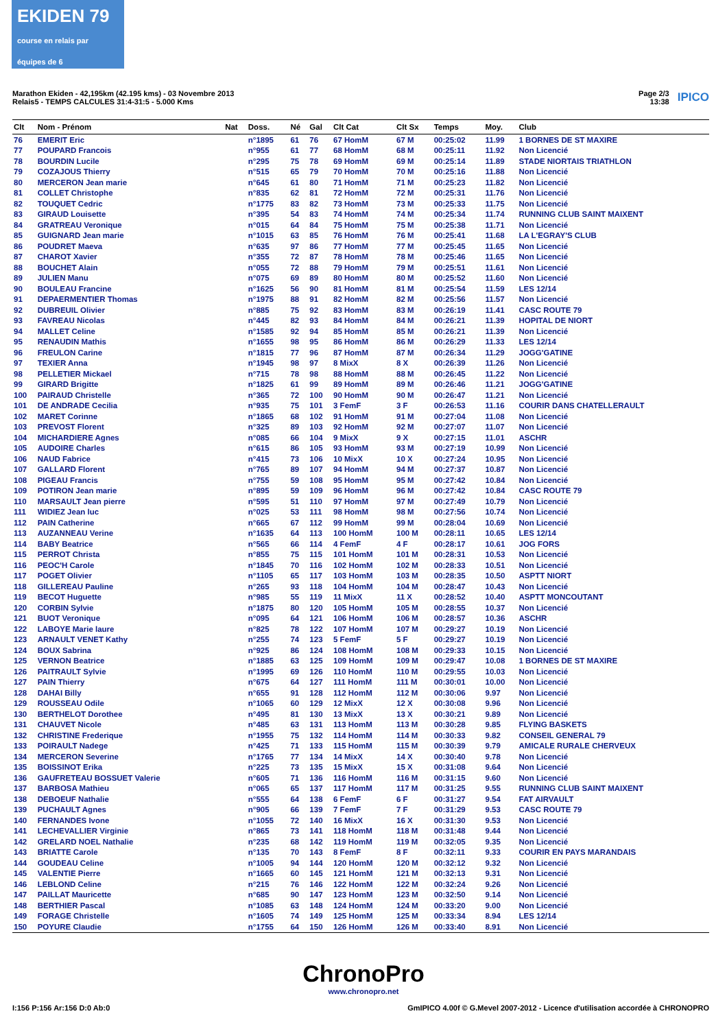EKIDEN 79
course en relais par équipes de 6
Marathon Ekiden - 42,195km (42.195 kms) - 03 Novembre 2013
Relais5 - TEMPS CALCULES 31:4-31:5 - 5.000 Kms
Page 2/3
13:38
IPICO
| Clt | Nom - Prénom | Nat | Doss. | Né | Gal | Clt Cat | Clt Sx | Temps | Moy. | Club |
| --- | --- | --- | --- | --- | --- | --- | --- | --- | --- | --- |
| 76 | EMERIT Eric | | n°1895 | 61 | 76 | 67 HomM | 67 M | 00:25:02 | 11.99 | 1 BORNES DE ST MAXIRE |
| 77 | POUPARD Francois | | n°955 | 61 | 77 | 68 HomM | 68 M | 00:25:11 | 11.92 | Non Licencié |
| 78 | BOURDIN Lucile | | n°295 | 75 | 78 | 69 HomM | 69 M | 00:25:14 | 11.89 | STADE NIORTAIS TRIATHLON |
| 79 | COZAJOUS Thierry | | n°515 | 65 | 79 | 70 HomM | 70 M | 00:25:16 | 11.88 | Non Licencié |
| 80 | MERCERON Jean marie | | n°645 | 61 | 80 | 71 HomM | 71 M | 00:25:23 | 11.82 | Non Licencié |
| 81 | COLLET Christophe | | n°835 | 62 | 81 | 72 HomM | 72 M | 00:25:31 | 11.76 | Non Licencié |
| 82 | TOUQUET Cedric | | n°1775 | 83 | 82 | 73 HomM | 73 M | 00:25:33 | 11.75 | Non Licencié |
| 83 | GIRAUD Louisette | | n°395 | 54 | 83 | 74 HomM | 74 M | 00:25:34 | 11.74 | RUNNING CLUB SAINT MAIXENT |
| 84 | GRATREAU Veronique | | n°015 | 64 | 84 | 75 HomM | 75 M | 00:25:38 | 11.71 | Non Licencié |
| 85 | GUIGNARD Jean marie | | n°1015 | 63 | 85 | 76 HomM | 76 M | 00:25:41 | 11.68 | LA L'EGRAY'S CLUB |
| 86 | POUDRET Maeva | | n°635 | 97 | 86 | 77 HomM | 77 M | 00:25:45 | 11.65 | Non Licencié |
| 87 | CHAROT Xavier | | n°355 | 72 | 87 | 78 HomM | 78 M | 00:25:46 | 11.65 | Non Licencié |
| 88 | BOUCHET Alain | | n°055 | 72 | 88 | 79 HomM | 79 M | 00:25:51 | 11.61 | Non Licencié |
| 89 | JULIEN Manu | | n°075 | 69 | 89 | 80 HomM | 80 M | 00:25:52 | 11.60 | Non Licencié |
| 90 | BOULEAU Francine | | n°1625 | 56 | 90 | 81 HomM | 81 M | 00:25:54 | 11.59 | LES 12/14 |
| 91 | DEPAERMENTIER Thomas | | n°1975 | 88 | 91 | 82 HomM | 82 M | 00:25:56 | 11.57 | Non Licencié |
| 92 | DUBREUIL Olivier | | n°885 | 75 | 92 | 83 HomM | 83 M | 00:26:19 | 11.41 | CASC ROUTE 79 |
| 93 | FAVREAU Nicolas | | n°445 | 82 | 93 | 84 HomM | 84 M | 00:26:21 | 11.39 | HOPITAL DE NIORT |
| 94 | MALLET Celine | | n°1585 | 92 | 94 | 85 HomM | 85 M | 00:26:21 | 11.39 | Non Licencié |
| 95 | RENAUDIN Mathis | | n°1655 | 98 | 95 | 86 HomM | 86 M | 00:26:29 | 11.33 | LES 12/14 |
| 96 | FREULON Carine | | n°1815 | 77 | 96 | 87 HomM | 87 M | 00:26:34 | 11.29 | JOGG'GATINE |
| 97 | TEXIER Anna | | n°1945 | 98 | 97 | 8 MixX | 8 X | 00:26:39 | 11.26 | Non Licencié |
| 98 | PELLETIER Mickael | | n°715 | 78 | 98 | 88 HomM | 88 M | 00:26:45 | 11.22 | Non Licencié |
| 99 | GIRARD Brigitte | | n°1825 | 61 | 99 | 89 HomM | 89 M | 00:26:46 | 11.21 | JOGG'GATINE |
| 100 | PAIRAUD Christelle | | n°365 | 72 | 100 | 90 HomM | 90 M | 00:26:47 | 11.21 | Non Licencié |
| 101 | DE ANDRADE Cecilia | | n°935 | 75 | 101 | 3 FemF | 3 F | 00:26:53 | 11.16 | COURIR DANS CHATELLERAULT |
| 102 | MARET Corinne | | n°1865 | 68 | 102 | 91 HomM | 91 M | 00:27:04 | 11.08 | Non Licencié |
| 103 | PREVOST Florent | | n°325 | 89 | 103 | 92 HomM | 92 M | 00:27:07 | 11.07 | Non Licencié |
| 104 | MICHARDIERE Agnes | | n°085 | 66 | 104 | 9 MixX | 9 X | 00:27:15 | 11.01 | ASCHR |
| 105 | AUDOIRE Charles | | n°615 | 86 | 105 | 93 HomM | 93 M | 00:27:19 | 10.99 | Non Licencié |
| 106 | NAUD Fabrice | | n°415 | 73 | 106 | 10 MixX | 10 X | 00:27:24 | 10.95 | Non Licencié |
| 107 | GALLARD Florent | | n°765 | 89 | 107 | 94 HomM | 94 M | 00:27:37 | 10.87 | Non Licencié |
| 108 | PIGEAU Francis | | n°755 | 59 | 108 | 95 HomM | 95 M | 00:27:42 | 10.84 | Non Licencié |
| 109 | POTIRON Jean marie | | n°895 | 59 | 109 | 96 HomM | 96 M | 00:27:42 | 10.84 | CASC ROUTE 79 |
| 110 | MARSAULT Jean pierre | | n°595 | 51 | 110 | 97 HomM | 97 M | 00:27:49 | 10.79 | Non Licencié |
| 111 | WIDIEZ Jean luc | | n°025 | 53 | 111 | 98 HomM | 98 M | 00:27:56 | 10.74 | Non Licencié |
| 112 | PAIN Catherine | | n°665 | 67 | 112 | 99 HomM | 99 M | 00:28:04 | 10.69 | Non Licencié |
| 113 | AUZANNEAU Verine | | n°1635 | 64 | 113 | 100 HomM | 100 M | 00:28:11 | 10.65 | LES 12/14 |
| 114 | BABY Beatrice | | n°565 | 66 | 114 | 4 FemF | 4 F | 00:28:17 | 10.61 | JOG FORS |
| 115 | PERROT Christa | | n°855 | 75 | 115 | 101 HomM | 101 M | 00:28:31 | 10.53 | Non Licencié |
| 116 | PEOC'H Carole | | n°1845 | 70 | 116 | 102 HomM | 102 M | 00:28:33 | 10.51 | Non Licencié |
| 117 | POGET Olivier | | n°1105 | 65 | 117 | 103 HomM | 103 M | 00:28:35 | 10.50 | ASPTT NIORT |
| 118 | GILLEREAU Pauline | | n°265 | 93 | 118 | 104 HomM | 104 M | 00:28:47 | 10.43 | Non Licencié |
| 119 | BECOT Huguette | | n°985 | 55 | 119 | 11 MixX | 11 X | 00:28:52 | 10.40 | ASPTT MONCOUTANT |
| 120 | CORBIN Sylvie | | n°1875 | 80 | 120 | 105 HomM | 105 M | 00:28:55 | 10.37 | Non Licencié |
| 121 | BUOT Veronique | | n°095 | 64 | 121 | 106 HomM | 106 M | 00:28:57 | 10.36 | ASCHR |
| 122 | LABOYE Marie laure | | n°825 | 78 | 122 | 107 HomM | 107 M | 00:29:27 | 10.19 | Non Licencié |
| 123 | ARNAULT VENET Kathy | | n°255 | 74 | 123 | 5 FemF | 5 F | 00:29:27 | 10.19 | Non Licencié |
| 124 | BOUX Sabrina | | n°925 | 86 | 124 | 108 HomM | 108 M | 00:29:33 | 10.15 | Non Licencié |
| 125 | VERNON Beatrice | | n°1885 | 63 | 125 | 109 HomM | 109 M | 00:29:47 | 10.08 | 1 BORNES DE ST MAXIRE |
| 126 | PAITRAULT Sylvie | | n°1995 | 69 | 126 | 110 HomM | 110 M | 00:29:55 | 10.03 | Non Licencié |
| 127 | PAIN Thierry | | n°675 | 64 | 127 | 111 HomM | 111 M | 00:30:01 | 10.00 | Non Licencié |
| 128 | DAHAI Billy | | n°655 | 91 | 128 | 112 HomM | 112 M | 00:30:06 | 9.97 | Non Licencié |
| 129 | ROUSSEAU Odile | | n°1065 | 60 | 129 | 12 MixX | 12 X | 00:30:08 | 9.96 | Non Licencié |
| 130 | BERTHELOT Dorothee | | n°495 | 81 | 130 | 13 MixX | 13 X | 00:30:21 | 9.89 | Non Licencié |
| 131 | CHAUVET Nicole | | n°485 | 63 | 131 | 113 HomM | 113 M | 00:30:28 | 9.85 | FLYING BASKETS |
| 132 | CHRISTINE Frederique | | n°1955 | 75 | 132 | 114 HomM | 114 M | 00:30:33 | 9.82 | CONSEIL GENERAL 79 |
| 133 | POIRAULT Nadege | | n°425 | 71 | 133 | 115 HomM | 115 M | 00:30:39 | 9.79 | AMICALE RURALE CHERVEUX |
| 134 | MERCERON Severine | | n°1765 | 77 | 134 | 14 MixX | 14 X | 00:30:40 | 9.78 | Non Licencié |
| 135 | BOISSINOT Erika | | n°225 | 73 | 135 | 15 MixX | 15 X | 00:31:08 | 9.64 | Non Licencié |
| 136 | GAUFRETEAU BOSSUET Valerie | | n°605 | 71 | 136 | 116 HomM | 116 M | 00:31:15 | 9.60 | Non Licencié |
| 137 | BARBOSA Mathieu | | n°065 | 65 | 137 | 117 HomM | 117 M | 00:31:25 | 9.55 | RUNNING CLUB SAINT MAIXENT |
| 138 | DEBOEUF Nathalie | | n°555 | 64 | 138 | 6 FemF | 6 F | 00:31:27 | 9.54 | FAT AIRVAULT |
| 139 | PUCHAULT Agnes | | n°905 | 66 | 139 | 7 FemF | 7 F | 00:31:29 | 9.53 | CASC ROUTE 79 |
| 140 | FERNANDES Ivone | | n°1055 | 72 | 140 | 16 MixX | 16 X | 00:31:30 | 9.53 | Non Licencié |
| 141 | LECHEVALLIER Virginie | | n°865 | 73 | 141 | 118 HomM | 118 M | 00:31:48 | 9.44 | Non Licencié |
| 142 | GRELARD NOEL Nathalie | | n°235 | 68 | 142 | 119 HomM | 119 M | 00:32:05 | 9.35 | Non Licencié |
| 143 | BRIATTE Carole | | n°135 | 70 | 143 | 8 FemF | 8 F | 00:32:11 | 9.33 | COURIR EN PAYS MARANDAIS |
| 144 | GOUDEAU Celine | | n°1005 | 94 | 144 | 120 HomM | 120 M | 00:32:12 | 9.32 | Non Licencié |
| 145 | VALENTIE Pierre | | n°1665 | 60 | 145 | 121 HomM | 121 M | 00:32:13 | 9.31 | Non Licencié |
| 146 | LEBLOND Celine | | n°215 | 76 | 146 | 122 HomM | 122 M | 00:32:24 | 9.26 | Non Licencié |
| 147 | PAILLAT Mauricette | | n°685 | 90 | 147 | 123 HomM | 123 M | 00:32:50 | 9.14 | Non Licencié |
| 148 | BERTHIER Pascal | | n°1085 | 63 | 148 | 124 HomM | 124 M | 00:33:20 | 9.00 | Non Licencié |
| 149 | FORAGE Christelle | | n°1605 | 74 | 149 | 125 HomM | 125 M | 00:33:34 | 8.94 | LES 12/14 |
| 150 | POYURE Claudie | | n°1755 | 64 | 150 | 126 HomM | 126 M | 00:33:40 | 8.91 | Non Licencié |
ChronoPro
www.chronopro.net
I:156 P:156 Ar:156 D:0 Ab:0 GmIPICO 4.00f © G.Mevel 2007-2012 - Licence d'utilisation accordée à CHRONOPRO